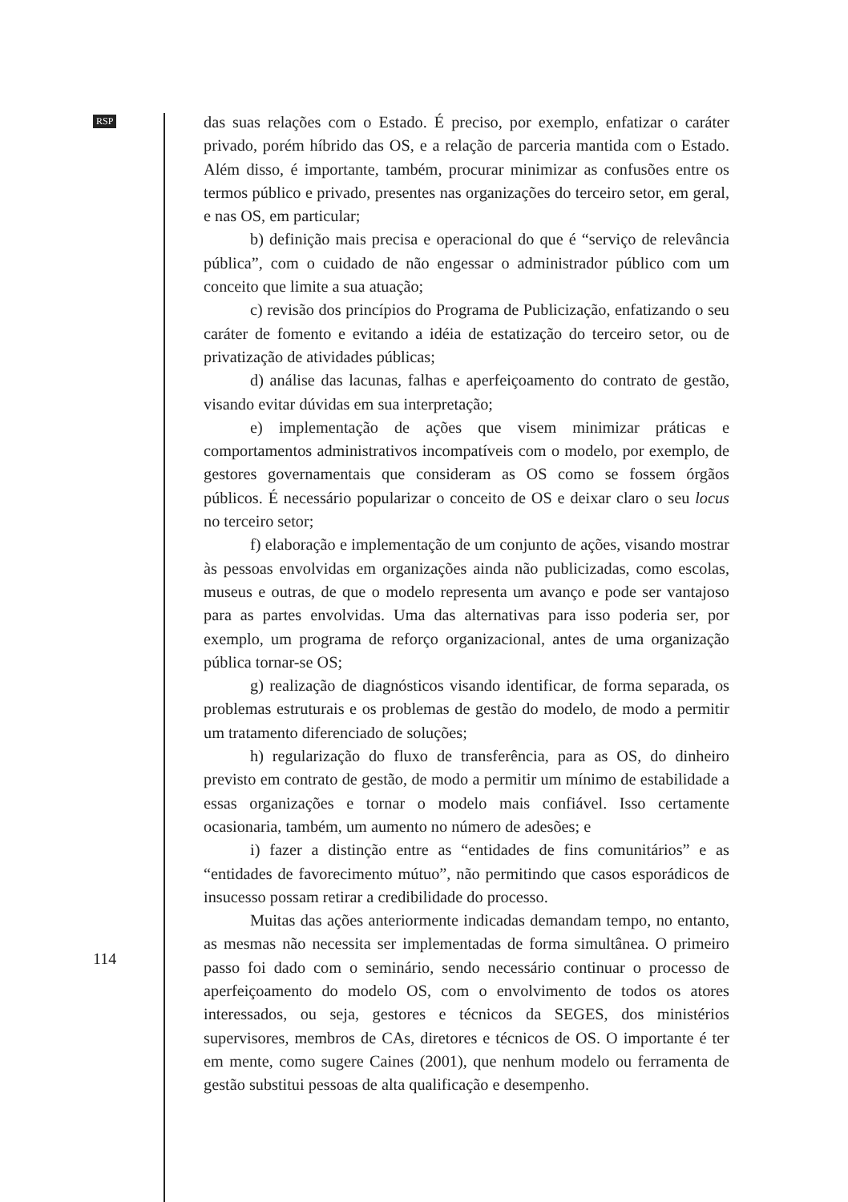RSP
das suas relações com o Estado. É preciso, por exemplo, enfatizar o caráter privado, porém híbrido das OS, e a relação de parceria mantida com o Estado. Além disso, é importante, também, procurar minimizar as confusões entre os termos público e privado, presentes nas organizações do terceiro setor, em geral, e nas OS, em particular;
b) definição mais precisa e operacional do que é “serviço de relevância pública”, com o cuidado de não engessar o administrador público com um conceito que limite a sua atuação;
c) revisão dos princípios do Programa de Publicização, enfatizando o seu caráter de fomento e evitando a idéia de estatização do terceiro setor, ou de privatização de atividades públicas;
d) análise das lacunas, falhas e aperfeiçoamento do contrato de gestão, visando evitar dúvidas em sua interpretação;
e) implementação de ações que visem minimizar práticas e comportamentos administrativos incompatíveis com o modelo, por exemplo, de gestores governamentais que consideram as OS como se fossem órgãos públicos. É necessário popularizar o conceito de OS e deixar claro o seu locus no terceiro setor;
f) elaboração e implementação de um conjunto de ações, visando mostrar às pessoas envolvidas em organizações ainda não publicizadas, como escolas, museus e outras, de que o modelo representa um avanço e pode ser vantajoso para as partes envolvidas. Uma das alternativas para isso poderia ser, por exemplo, um programa de reforço organizacional, antes de uma organização pública tornar-se OS;
g) realização de diagnósticos visando identificar, de forma separada, os problemas estruturais e os problemas de gestão do modelo, de modo a permitir um tratamento diferenciado de soluções;
h) regularização do fluxo de transferência, para as OS, do dinheiro previsto em contrato de gestão, de modo a permitir um mínimo de estabilidade a essas organizações e tornar o modelo mais confiável. Isso certamente ocasionaria, também, um aumento no número de adesões; e
i) fazer a distinção entre as “entidades de fins comunitários” e as “entidades de favorecimento mútuo”, não permitindo que casos esporádicos de insucesso possam retirar a credibilidade do processo.
Muitas das ações anteriormente indicadas demandam tempo, no entanto, as mesmas não necessita ser implementadas de forma simultânea. O primeiro passo foi dado com o seminário, sendo necessário continuar o processo de aperfeiçoamento do modelo OS, com o envolvimento de todos os atores interessados, ou seja, gestores e técnicos da SEGES, dos ministérios supervisores, membros de CAs, diretores e técnicos de OS. O importante é ter em mente, como sugere Caines (2001), que nenhum modelo ou ferramenta de gestão substitui pessoas de alta qualificação e desempenho.
114